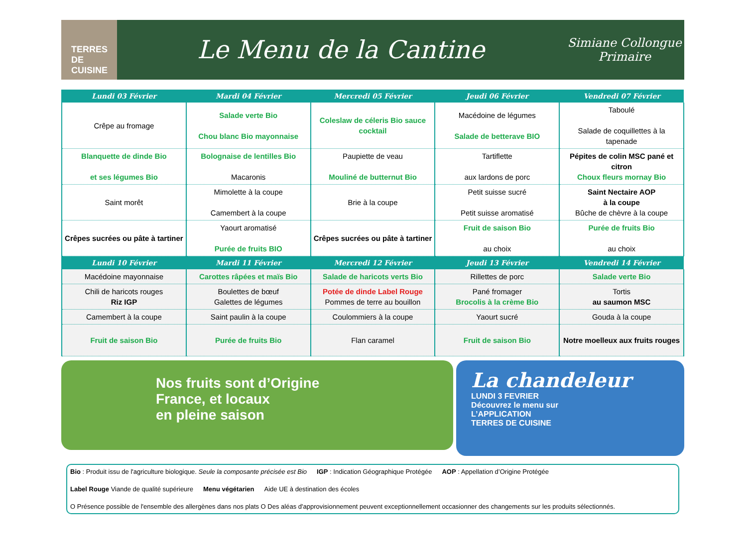TERRES DE CUISINE
Le Menu de la Cantine
Simiane Collongue
Primaire
| Lundi 03 Février | Mardi 04 Février | Mercredi 05 Février | Jeudi 06 Février | Vendredi 07 Février |
| --- | --- | --- | --- | --- |
| Crêpe au fromage | Salade verte Bio Chou blanc Bio mayonnaise | Coleslaw de céleris Bio sauce cocktail | Macédoine de légumes Salade de betterave BIO | Taboulé Salade de coquillettes à la tapenade |
| Blanquette de dinde Bio et ses légumes Bio | Bolognaise de lentilles Bio Macaronis | Paupiette de veau Mouliné de butternut Bio | Tartiflette aux lardons de porc | Pépites de colin MSC pané et citron Choux fleurs mornay Bio |
| Saint morêt | Mimolette à la coupe Camembert à la coupe | Brie à la coupe | Petit suisse sucré Petit suisse aromatisé | Saint Nectaire AOP à la coupe Bûche de chèvre à la coupe |
| Crêpes sucrées ou pâte à tartiner | Yaourt aromatisé Purée de fruits BIO | Crêpes sucrées ou pâte à tartiner | Fruit de saison Bio au choix | Purée de fruits Bio au choix |
| Lundi 10 Février | Mardi 11 Février | Mercredi 12 Février | Jeudi 13 Février | Vendredi 14 Février |
| Macédoine mayonnaise | Carottes râpées et maïs Bio | Salade de haricots verts Bio | Rillettes de porc | Salade verte Bio |
| Chili de haricots rouges Riz IGP | Boulettes de bœuf Galettes de légumes | Potée de dinde Label Rouge Pommes de terre au bouillon | Pané fromager Brocolis à la crème Bio | Tortis au saumon MSC |
| Camembert à la coupe | Saint paulin à la coupe | Coulommiers à la coupe | Yaourt sucré | Gouda à la coupe |
| Fruit de saison Bio | Purée de fruits Bio | Flan caramel | Fruit de saison Bio | Notre moelleux aux fruits rouges |
Nos fruits sont d’Origine
France, et locaux
en pleine saison
La chandeleur
LUNDI 3 FEVRIER
Découvrez le menu sur
L’APPLICATION
TERRES DE CUISINE
Bio : Produit issu de l'agriculture biologique. Seule la composante précisée est Bio IGP : Indication Géographique Protégée AOP : Appellation d’Origine Protégée Label Rouge Viande de qualité supérieure Menu végétarien Aide UE à destination des écoles O Présence possible de l'ensemble des allergènes dans nos plats O Des aléas d'approvisionnement peuvent exceptionnellement occasionner des changements sur les produits sélectionnés.